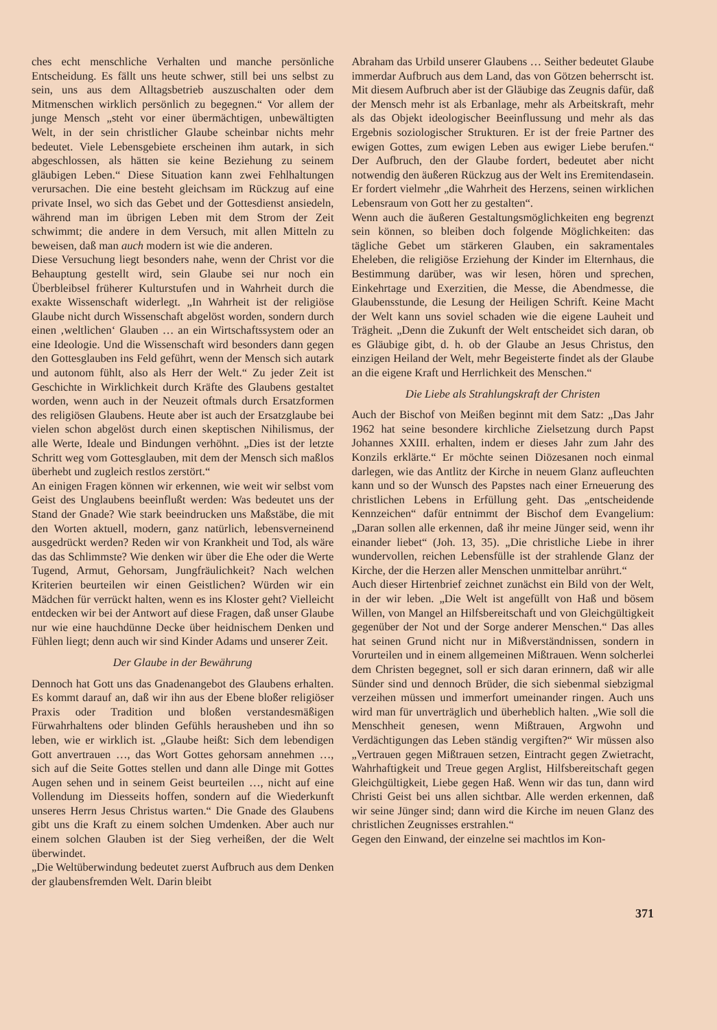ches echt menschliche Verhalten und manche persönliche Entscheidung. Es fällt uns heute schwer, still bei uns selbst zu sein, uns aus dem Alltagsbetrieb auszuschalten oder dem Mitmenschen wirklich persönlich zu begegnen.“ Vor allem der junge Mensch „steht vor einer übermächtigen, unbewältigten Welt, in der sein christlicher Glaube scheinbar nichts mehr bedeutet. Viele Lebensgebiete erscheinen ihm autark, in sich abgeschlossen, als hätten sie keine Beziehung zu seinem gläubigen Leben.“ Diese Situation kann zwei Fehlhaltungen verursachen. Die eine besteht gleichsam im Rückzug auf eine private Insel, wo sich das Gebet und der Gottesdienst ansiedeln, während man im übrigen Leben mit dem Strom der Zeit schwimmt; die andere in dem Versuch, mit allen Mitteln zu beweisen, daß man auch modern ist wie die anderen.
Diese Versuchung liegt besonders nahe, wenn der Christ vor die Behauptung gestellt wird, sein Glaube sei nur noch ein Überbleibsel früherer Kulturstufen und in Wahrheit durch die exakte Wissenschaft widerlegt. „In Wahrheit ist der religiöse Glaube nicht durch Wissenschaft abgelöst worden, sondern durch einen ‚weltlichen‘ Glauben … an ein Wirtschaftssystem oder an eine Ideologie. Und die Wissenschaft wird besonders dann gegen den Gottesglauben ins Feld geführt, wenn der Mensch sich autark und autonom fühlt, also als Herr der Welt.“ Zu jeder Zeit ist Geschichte in Wirklichkeit durch Kräfte des Glaubens gestaltet worden, wenn auch in der Neuzeit oftmals durch Ersatzformen des religiösen Glaubens. Heute aber ist auch der Ersatzglaube bei vielen schon abgelöst durch einen skeptischen Nihilismus, der alle Werte, Ideale und Bindungen verhöhnt. „Dies ist der letzte Schritt weg vom Gottesglauben, mit dem der Mensch sich maßlos überhebt und zugleich restlos zerstört.“
An einigen Fragen können wir erkennen, wie weit wir selbst vom Geist des Unglaubens beeinflußt werden: Was bedeutet uns der Stand der Gnade? Wie stark beeindrucken uns Maßstäbe, die mit den Worten aktuell, modern, ganz natürlich, lebensverneinend ausgedrückt werden? Reden wir von Krankheit und Tod, als wäre das das Schlimmste? Wie denken wir über die Ehe oder die Werte Tugend, Armut, Gehorsam, Jungfräulichkeit? Nach welchen Kriterien beurteilen wir einen Geistlichen? Würden wir ein Mädchen für verrückt halten, wenn es ins Kloster geht? Vielleicht entdecken wir bei der Antwort auf diese Fragen, daß unser Glaube nur wie eine hauchdünne Decke über heidnischem Denken und Fühlen liegt; denn auch wir sind Kinder Adams und unserer Zeit.
Der Glaube in der Bewährung
Dennoch hat Gott uns das Gnadenangebot des Glaubens erhalten. Es kommt darauf an, daß wir ihn aus der Ebene bloßer religiöser Praxis oder Tradition und bloßen verstandesmäßigen Fürwahrhaltens oder blinden Gefühls herausheben und ihn so leben, wie er wirklich ist. „Glaube heißt: Sich dem lebendigen Gott anvertrauen …, das Wort Gottes gehorsam annehmen …, sich auf die Seite Gottes stellen und dann alle Dinge mit Gottes Augen sehen und in seinem Geist beurteilen …, nicht auf eine Vollendung im Diesseits hoffen, sondern auf die Wiederkunft unseres Herrn Jesus Christus warten.“ Die Gnade des Glaubens gibt uns die Kraft zu einem solchen Umdenken. Aber auch nur einem solchen Glauben ist der Sieg verheißen, der die Welt überwindet.
„Die Weltüberwindung bedeutet zuerst Aufbruch aus dem Denken der glaubensfremden Welt. Darin bleibt
Abraham das Urbild unserer Glaubens … Seither bedeutet Glaube immerdar Aufbruch aus dem Land, das von Götzen beherrscht ist. Mit diesem Aufbruch aber ist der Gläubige das Zeugnis dafür, daß der Mensch mehr ist als Erbanlage, mehr als Arbeitskraft, mehr als das Objekt ideologischer Beeinflussung und mehr als das Ergebnis soziologischer Strukturen. Er ist der freie Partner des ewigen Gottes, zum ewigen Leben aus ewiger Liebe berufen.“ Der Aufbruch, den der Glaube fordert, bedeutet aber nicht notwendig den äußeren Rückzug aus der Welt ins Eremitendasein. Er fordert vielmehr „die Wahrheit des Herzens, seinen wirklichen Lebensraum von Gott her zu gestalten“.
Wenn auch die äußeren Gestaltungsmöglichkeiten eng begrenzt sein können, so bleiben doch folgende Möglichkeiten: das tägliche Gebet um stärkeren Glauben, ein sakramentales Eheleben, die religiöse Erziehung der Kinder im Elternhaus, die Bestimmung darüber, was wir lesen, hören und sprechen, Einkehrtage und Exerzitien, die Messe, die Abendmesse, die Glaubensstunde, die Lesung der Heiligen Schrift. Keine Macht der Welt kann uns soviel schaden wie die eigene Lauheit und Trägheit. „Denn die Zukunft der Welt entscheidet sich daran, ob es Gläubige gibt, d. h. ob der Glaube an Jesus Christus, den einzigen Heiland der Welt, mehr Begeisterte findet als der Glaube an die eigene Kraft und Herrlichkeit des Menschen.“
Die Liebe als Strahlungskraft der Christen
Auch der Bischof von Meißen beginnt mit dem Satz: „Das Jahr 1962 hat seine besondere kirchliche Zielsetzung durch Papst Johannes XXIII. erhalten, indem er dieses Jahr zum Jahr des Konzils erklärte.“ Er möchte seinen Diözesanen noch einmal darlegen, wie das Antlitz der Kirche in neuem Glanz aufleuchten kann und so der Wunsch des Papstes nach einer Erneuerung des christlichen Lebens in Erfüllung geht. Das „entscheidende Kennzeichen“ dafür entnimmt der Bischof dem Evangelium: „Daran sollen alle erkennen, daß ihr meine Jünger seid, wenn ihr einander liebet“ (Joh. 13, 35). „Die christliche Liebe in ihrer wundervollen, reichen Lebensfülle ist der strahlende Glanz der Kirche, der die Herzen aller Menschen unmittelbar anrührt.“
Auch dieser Hirtenbrief zeichnet zunächst ein Bild von der Welt, in der wir leben. „Die Welt ist angefüllt von Haß und bösem Willen, von Mangel an Hilfsbereitschaft und von Gleichgültigkeit gegenüber der Not und der Sorge anderer Menschen.“ Das alles hat seinen Grund nicht nur in Mißverständnissen, sondern in Vorurteilen und in einem allgemeinen Mißtrauen. Wenn solcherlei dem Christen begegnet, soll er sich daran erinnern, daß wir alle Sünder sind und dennoch Brüder, die sich siebenmal siebzigmal verzeihen müssen und immerfort umeinander ringen. Auch uns wird man für unverträglich und überheblich halten. „Wie soll die Menschheit genesen, wenn Mißtrauen, Argwohn und Verdächtigungen das Leben ständig vergiften?“ Wir müssen also „Vertrauen gegen Mißtrauen setzen, Eintracht gegen Zwietracht, Wahrhaftigkeit und Treue gegen Arglist, Hilfsbereitschaft gegen Gleichgültigkeit, Liebe gegen Haß. Wenn wir das tun, dann wird Christi Geist bei uns allen sichtbar. Alle werden erkennen, daß wir seine Jünger sind; dann wird die Kirche im neuen Glanz des christlichen Zeugnisses erstrahlen.“
Gegen den Einwand, der einzelne sei machtlos im Kon-
371